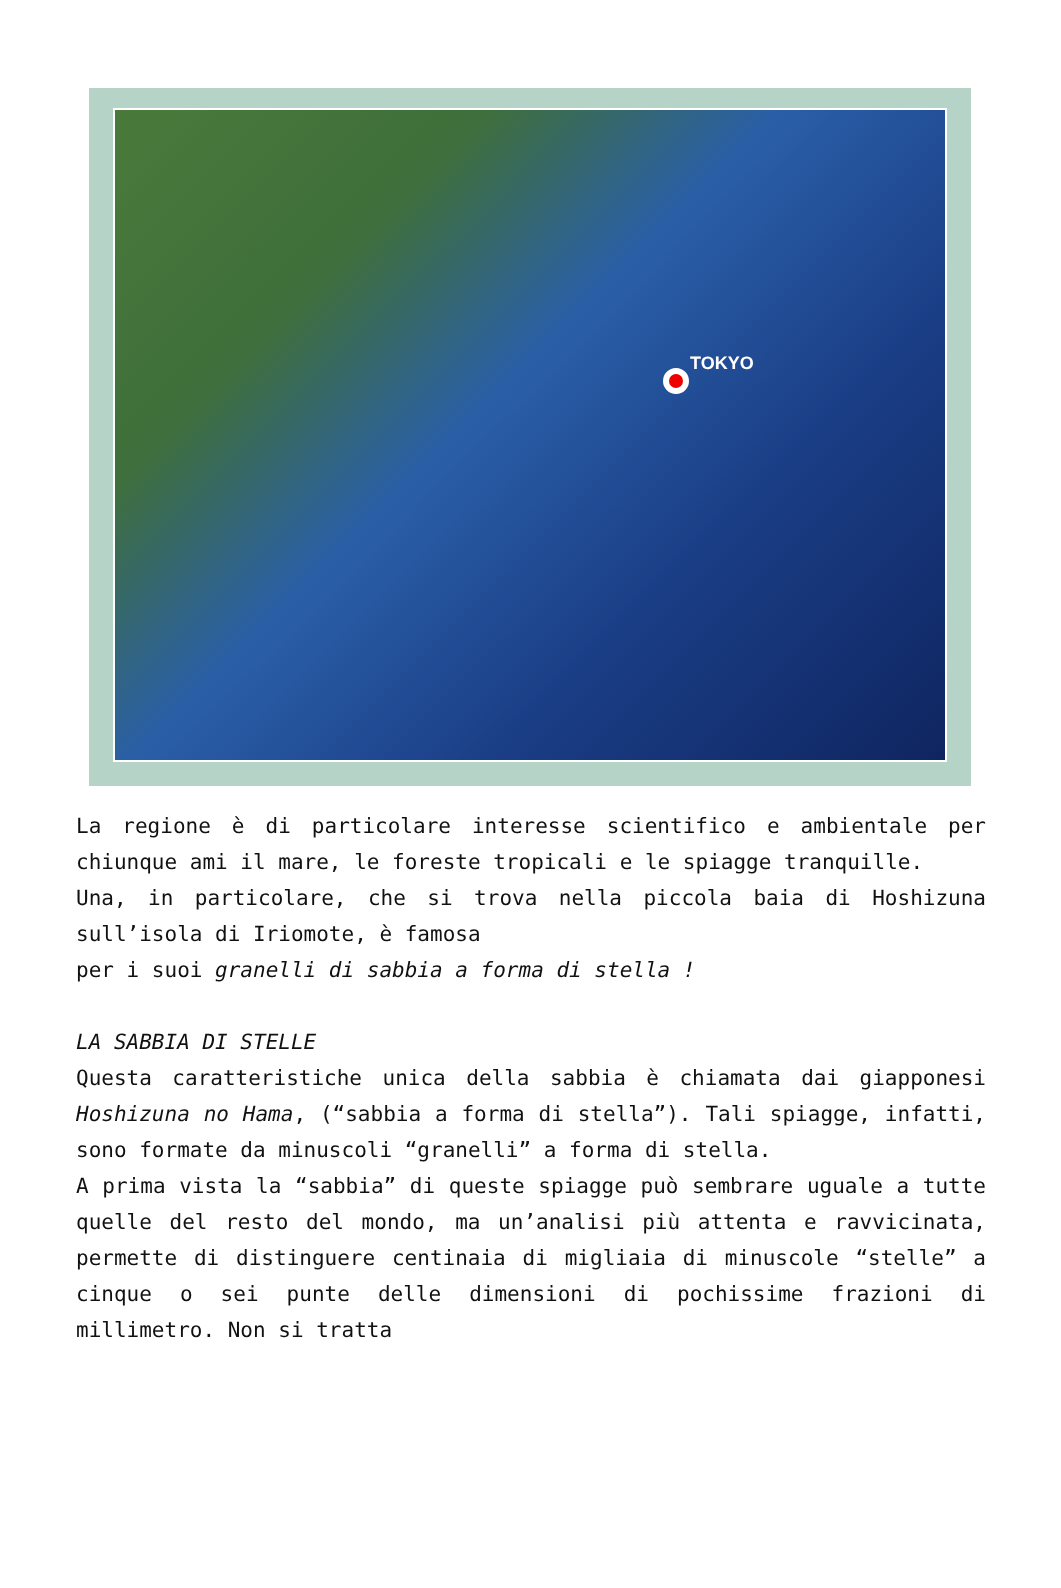TOKYO
La regione è di particolare interesse scientifico e ambientale per chiunque ami il mare, le foreste tropicali e le spiagge tranquille.
Una, in particolare, che si trova nella piccola baia di Hoshizuna sull’isola di Iriomote, è famosa
per i suoi granelli di sabbia a forma di stella !
LA SABBIA DI STELLE
Questa caratteristiche unica della sabbia è chiamata dai giapponesi Hoshizuna no Hama, (“sabbia a forma di stella”). Tali spiagge, infatti, sono formate da minuscoli “granelli” a forma di stella.
A prima vista la “sabbia” di queste spiagge può sembrare uguale a tutte quelle del resto del mondo, ma un’analisi più attenta e ravvicinata, permette di distinguere centinaia di migliaia di minuscole “stelle” a cinque o sei punte delle dimensioni di pochissime frazioni di millimetro. Non si tratta